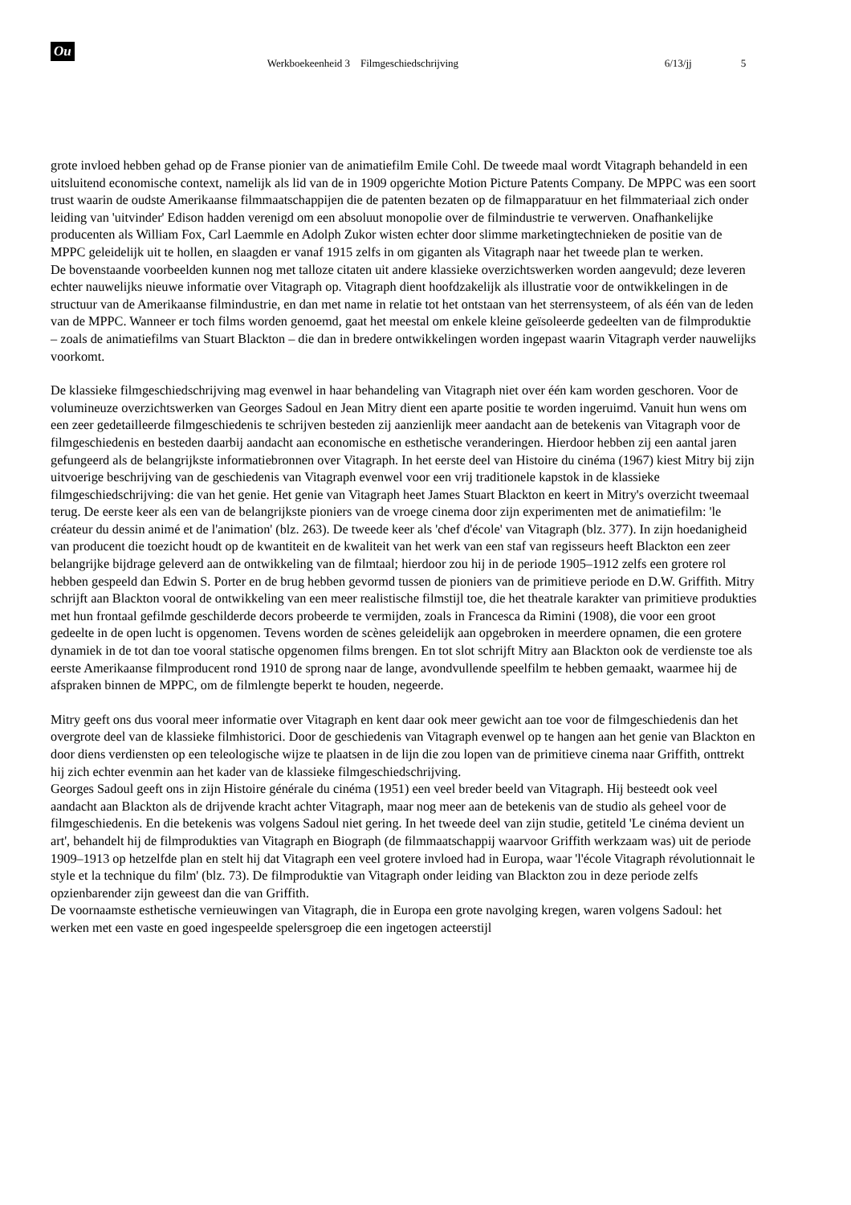Ou
Werkboekeenheid 3 Filmgeschiedschrijving 6/13/jj 5
grote invloed hebben gehad op de Franse pionier van de animatiefilm Emile Cohl. De tweede maal wordt Vitagraph behandeld in een uitsluitend economische context, namelijk als lid van de in 1909 opgerichte Motion Picture Patents Company. De MPPC was een soort trust waarin de oudste Amerikaanse filmmaatschappijen die de patenten bezaten op de filmapparatuur en het filmmateriaal zich onder leiding van 'uitvinder' Edison hadden verenigd om een absoluut monopolie over de filmindustrie te verwerven. Onafhankelijke producenten als William Fox, Carl Laemmle en Adolph Zukor wisten echter door slimme marketingtechnieken de positie van de MPPC geleidelijk uit te hollen, en slaagden er vanaf 1915 zelfs in om giganten als Vitagraph naar het tweede plan te werken.
De bovenstaande voorbeelden kunnen nog met talloze citaten uit andere klassieke overzichtswerken worden aangevuld; deze leveren echter nauwelijks nieuwe informatie over Vitagraph op. Vitagraph dient hoofdzakelijk als illustratie voor de ontwikkelingen in de structuur van de Amerikaanse filmindustrie, en dan met name in relatie tot het ontstaan van het sterrensysteem, of als één van de leden van de MPPC. Wanneer er toch films worden genoemd, gaat het meestal om enkele kleine geïsoleerde gedeelten van de filmproduktie – zoals de animatiefilms van Stuart Blackton – die dan in bredere ontwikkelingen worden ingepast waarin Vitagraph verder nauwelijks voorkomt.
De klassieke filmgeschiedschrijving mag evenwel in haar behandeling van Vitagraph niet over één kam worden geschoren. Voor de volumineuze overzichtswerken van Georges Sadoul en Jean Mitry dient een aparte positie te worden ingeruimd. Vanuit hun wens om een zeer gedetailleerde filmgeschiedenis te schrijven besteden zij aanzienlijk meer aandacht aan de betekenis van Vitagraph voor de filmgeschiedenis en besteden daarbij aandacht aan economische en esthetische veranderingen. Hierdoor hebben zij een aantal jaren gefungeerd als de belangrijkste informatiebronnen over Vitagraph. In het eerste deel van Histoire du cinéma (1967) kiest Mitry bij zijn uitvoerige beschrijving van de geschiedenis van Vitagraph evenwel voor een vrij traditionele kapstok in de klassieke filmgeschiedschrijving: die van het genie. Het genie van Vitagraph heet James Stuart Blackton en keert in Mitry's overzicht tweemaal terug. De eerste keer als een van de belangrijkste pioniers van de vroege cinema door zijn experimenten met de animatiefilm: 'le créateur du dessin animé et de l'animation' (blz. 263). De tweede keer als 'chef d'école' van Vitagraph (blz. 377). In zijn hoedanigheid van producent die toezicht houdt op de kwantiteit en de kwaliteit van het werk van een staf van regisseurs heeft Blackton een zeer belangrijke bijdrage geleverd aan de ontwikkeling van de filmtaal; hierdoor zou hij in de periode 1905–1912 zelfs een grotere rol hebben gespeeld dan Edwin S. Porter en de brug hebben gevormd tussen de pioniers van de primitieve periode en D.W. Griffith. Mitry schrijft aan Blackton vooral de ontwikkeling van een meer realistische filmstijl toe, die het theatrale karakter van primitieve produkties met hun frontaal gefilmde geschilderde decors probeerde te vermijden, zoals in Francesca da Rimini (1908), die voor een groot gedeelte in de open lucht is opgenomen. Tevens worden de scènes geleidelijk aan opgebroken in meerdere opnamen, die een grotere dynamiek in de tot dan toe vooral statische opgenomen films brengen. En tot slot schrijft Mitry aan Blackton ook de verdienste toe als eerste Amerikaanse filmproducent rond 1910 de sprong naar de lange, avondvullende speelfilm te hebben gemaakt, waarmee hij de afspraken binnen de MPPC, om de filmlengte beperkt te houden, negeerde.
Mitry geeft ons dus vooral meer informatie over Vitagraph en kent daar ook meer gewicht aan toe voor de filmgeschiedenis dan het overgrote deel van de klassieke filmhistorici. Door de geschiedenis van Vitagraph evenwel op te hangen aan het genie van Blackton en door diens verdiensten op een teleologische wijze te plaatsen in de lijn die zou lopen van de primitieve cinema naar Griffith, onttrekt hij zich echter evenmin aan het kader van de klassieke filmgeschiedschrijving.
Georges Sadoul geeft ons in zijn Histoire générale du cinéma (1951) een veel breder beeld van Vitagraph. Hij besteedt ook veel aandacht aan Blackton als de drijvende kracht achter Vitagraph, maar nog meer aan de betekenis van de studio als geheel voor de filmgeschiedenis. En die betekenis was volgens Sadoul niet gering. In het tweede deel van zijn studie, getiteld 'Le cinéma devient un art', behandelt hij de filmprodukties van Vitagraph en Biograph (de filmmaatschappij waarvoor Griffith werkzaam was) uit de periode 1909–1913 op hetzelfde plan en stelt hij dat Vitagraph een veel grotere invloed had in Europa, waar 'l'école Vitagraph révolutionnait le style et la technique du film' (blz. 73). De filmproduktie van Vitagraph onder leiding van Blackton zou in deze periode zelfs opzienbarender zijn geweest dan die van Griffith.
De voornaamste esthetische vernieuwingen van Vitagraph, die in Europa een grote navolging kregen, waren volgens Sadoul: het werken met een vaste en goed ingespeelde spelersgroep die een ingetogen acteerstijl